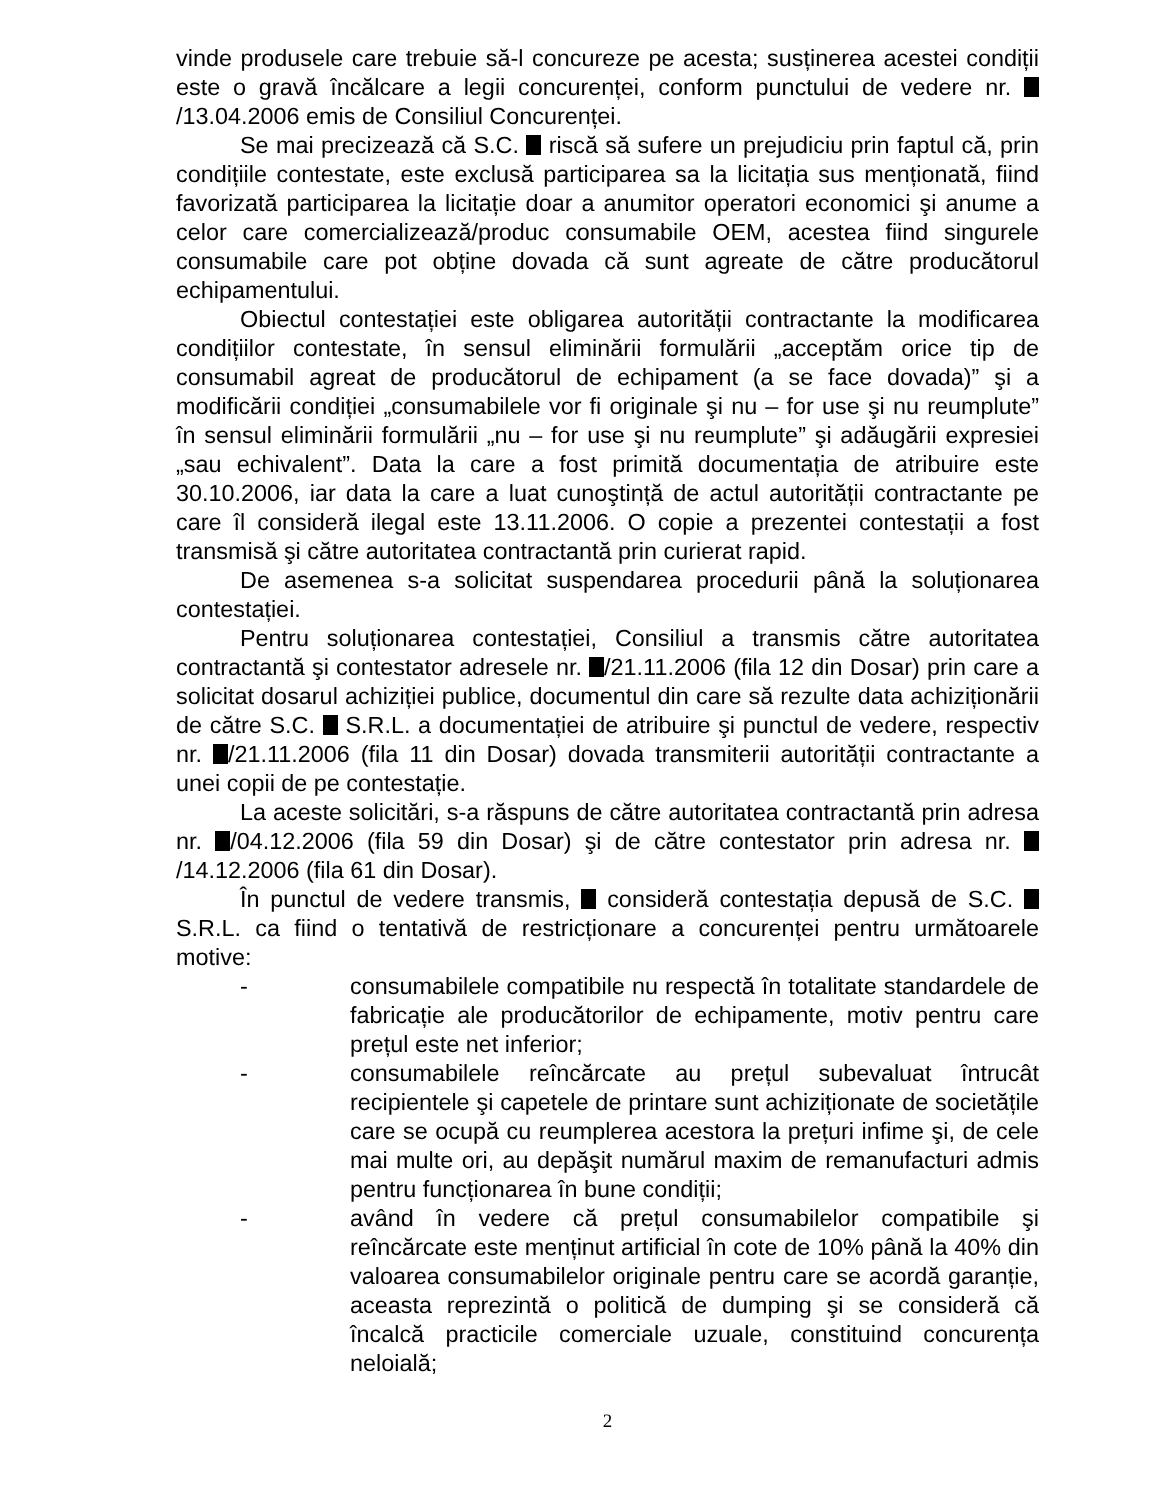vinde produsele care trebuie să-l concureze pe acesta; susținerea acestei condiții este o gravă încălcare a legii concurenței, conform punctului de vedere nr. /13.04.2006 emis de Consiliul Concurenței.
Se mai precizează că S.C. riscă să sufere un prejudiciu prin faptul că, prin condițiile contestate, este exclusă participarea sa la licitația sus menționată, fiind favorizată participarea la licitație doar a anumitor operatori economici şi anume a celor care comercializează/produc consumabile OEM, acestea fiind singurele consumabile care pot obține dovada că sunt agreate de către producătorul echipamentului.
Obiectul contestației este obligarea autorității contractante la modificarea condițiilor contestate, în sensul eliminării formulării „acceptăm orice tip de consumabil agreat de producătorul de echipament (a se face dovada)” şi a modificării condiției „consumabilele vor fi originale şi nu – for use şi nu reumplute” în sensul eliminării formulării „nu – for use şi nu reumplute” şi adăugării expresiei „sau echivalent”. Data la care a fost primită documentația de atribuire este 30.10.2006, iar data la care a luat cunoştință de actul autorității contractante pe care îl consideră ilegal este 13.11.2006. O copie a prezentei contestații a fost transmisă şi către autoritatea contractantă prin curierat rapid.
De asemenea s-a solicitat suspendarea procedurii până la soluționarea contestației.
Pentru soluționarea contestației, Consiliul a transmis către autoritatea contractantă şi contestator adresele nr. /21.11.2006 (fila 12 din Dosar) prin care a solicitat dosarul achiziției publice, documentul din care să rezulte data achiziționării de către S.C. S.R.L. a documentației de atribuire şi punctul de vedere, respectiv nr. /21.11.2006 (fila 11 din Dosar) dovada transmiterii autorității contractante a unei copii de pe contestație.
La aceste solicitări, s-a răspuns de către autoritatea contractantă prin adresa nr. /04.12.2006 (fila 59 din Dosar) şi de către contestator prin adresa nr. /14.12.2006 (fila 61 din Dosar).
În punctul de vedere transmis, consideră contestația depusă de S.C. S.R.L. ca fiind o tentativă de restricționare a concurenței pentru următoarele motive:
- consumabilele compatibile nu respectă în totalitate standardele de fabricație ale producătorilor de echipamente, motiv pentru care prețul este net inferior;
- consumabilele reîncărcate au prețul subevaluat întrucât recipientele şi capetele de printare sunt achiziționate de societățile care se ocupă cu reumplerea acestora la prețuri infime şi, de cele mai multe ori, au depăşit numărul maxim de remanufacturi admis pentru funcționarea în bune condiții;
- având în vedere că prețul consumabilelor compatibile şi reîncărcate este menținut artificial în cote de 10% până la 40% din valoarea consumabilelor originale pentru care se acordă garanție, aceasta reprezintă o politică de dumping şi se consideră că încalcă practicile comerciale uzuale, constituind concurența neloială;
2